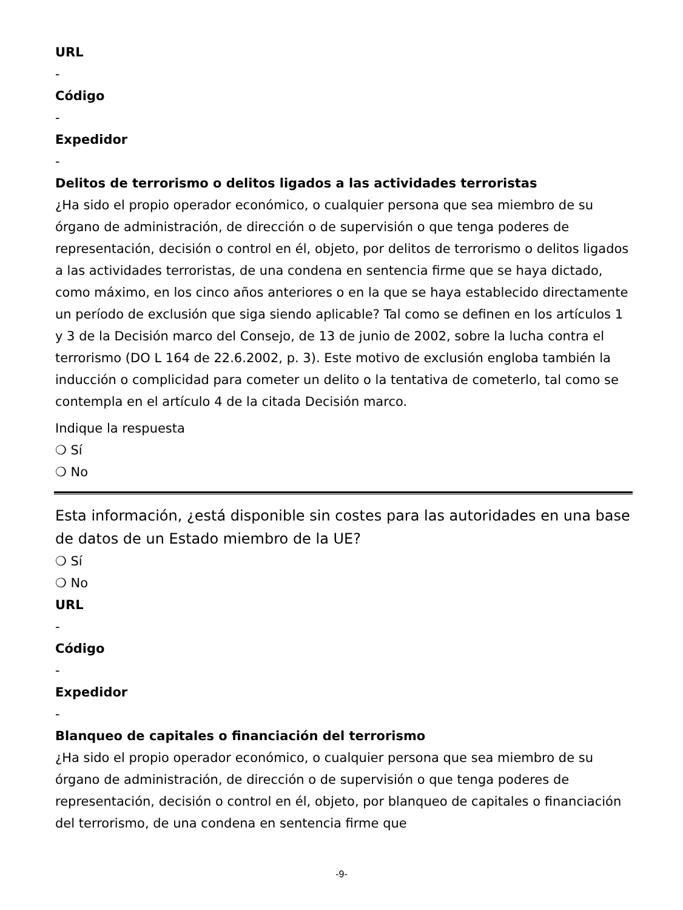URL
-
Código
-
Expedidor
-
Delitos de terrorismo o delitos ligados a las actividades terroristas
¿Ha sido el propio operador económico, o cualquier persona que sea miembro de su órgano de administración, de dirección o de supervisión o que tenga poderes de representación, decisión o control en él, objeto, por delitos de terrorismo o delitos ligados a las actividades terroristas, de una condena en sentencia firme que se haya dictado, como máximo, en los cinco años anteriores o en la que se haya establecido directamente un período de exclusión que siga siendo aplicable? Tal como se definen en los artículos 1 y 3 de la Decisión marco del Consejo, de 13 de junio de 2002, sobre la lucha contra el terrorismo (DO L 164 de 22.6.2002, p. 3). Este motivo de exclusión engloba también la inducción o complicidad para cometer un delito o la tentativa de cometerlo, tal como se contempla en el artículo 4 de la citada Decisión marco.
Indique la respuesta
❍ Sí
❍ No
Esta información, ¿está disponible sin costes para las autoridades en una base de datos de un Estado miembro de la UE?
❍ Sí
❍ No
URL
-
Código
-
Expedidor
-
Blanqueo de capitales o financiación del terrorismo
¿Ha sido el propio operador económico, o cualquier persona que sea miembro de su órgano de administración, de dirección o de supervisión o que tenga poderes de representación, decisión o control en él, objeto, por blanqueo de capitales o financiación del terrorismo, de una condena en sentencia firme que
-9-